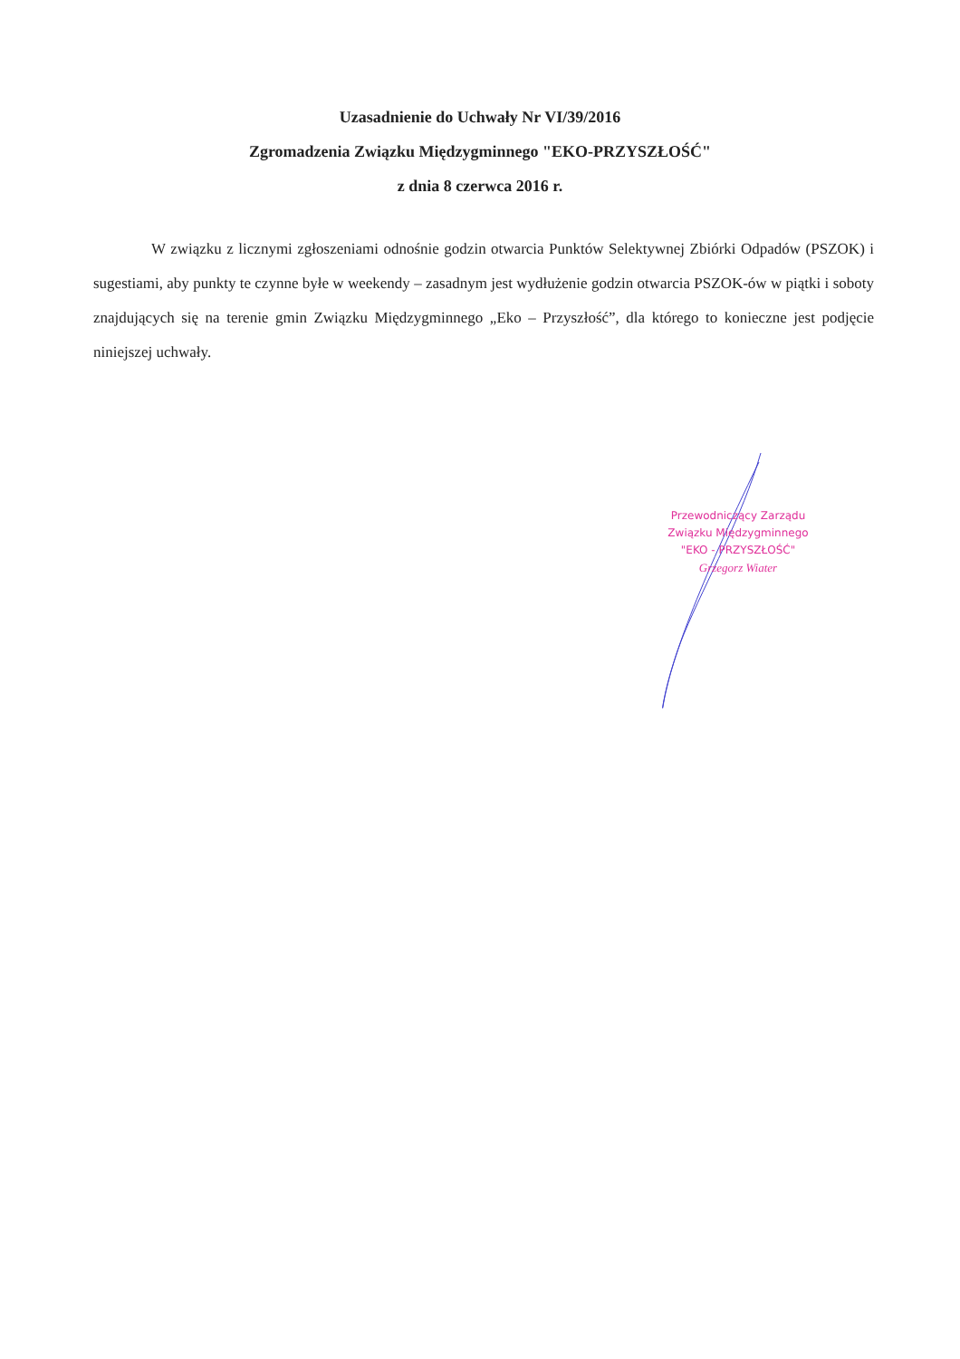Uzasadnienie do Uchwały Nr VI/39/2016
Zgromadzenia Związku Międzygminnego "EKO-PRZYSZŁOŚĆ"
z dnia 8 czerwca 2016 r.
W związku z licznymi zgłoszeniami odnośnie godzin otwarcia Punktów Selektywnej Zbiórki Odpadów (PSZOK) i sugestiami, aby punkty te czynne byłe w weekendy – zasadnym jest wydłużenie godzin otwarcia PSZOK-ów w piątki i soboty znajdujących się na terenie gmin Związku Międzygminnego „Eko – Przyszłość”, dla którego to konieczne jest podjęcie niniejszej uchwały.
Przewodniczący Zarządu
Związku Międzygminnego
"EKO - PRZYSZŁOŚĆ"
Grzegorz Wiater